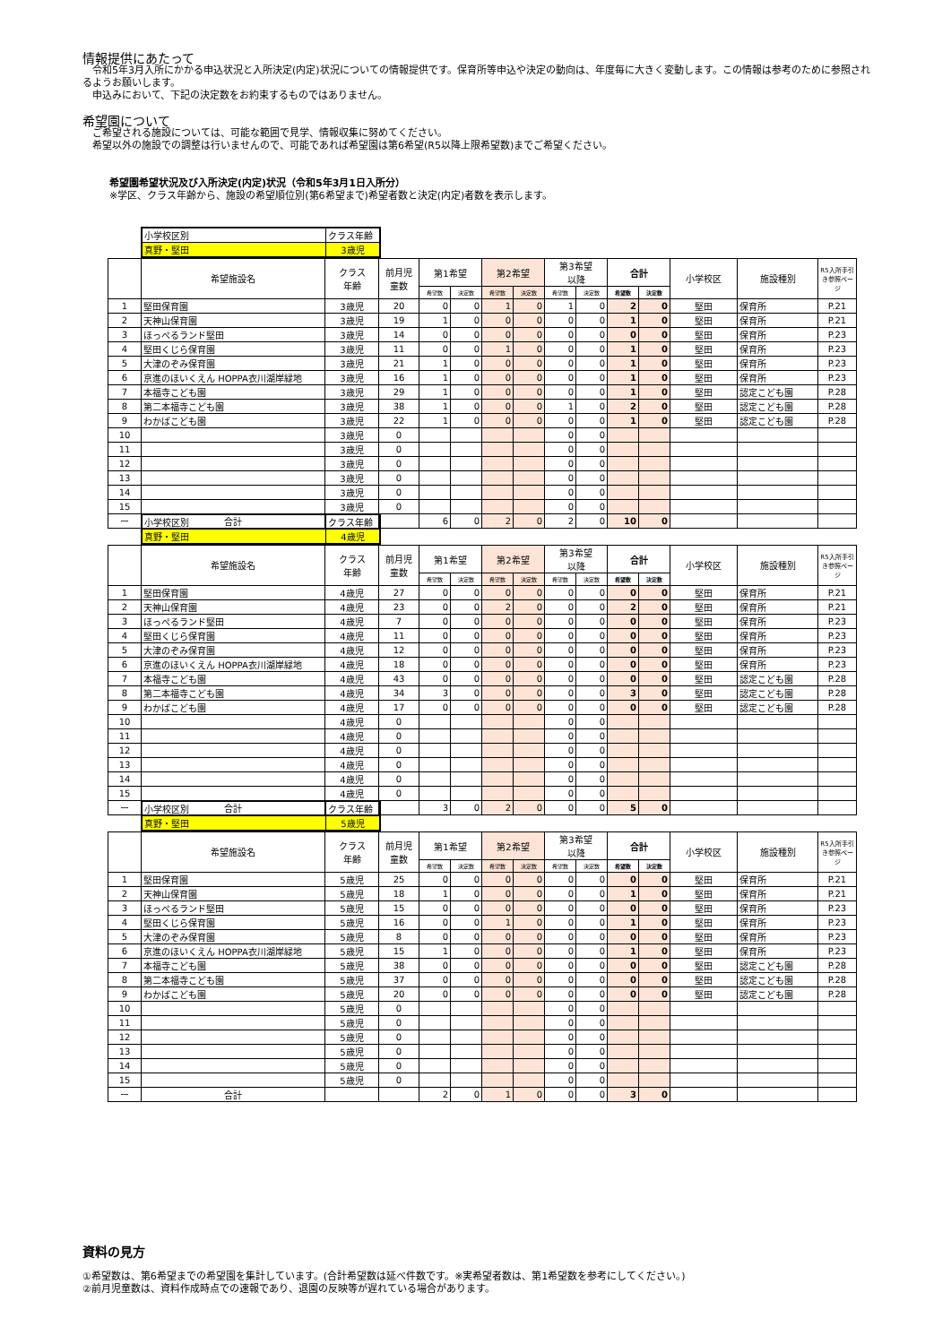情報提供にあたって
　令和5年3月入所にかかる申込状況と入所決定(内定)状況についての情報提供です。保育所等申込や決定の動向は、年度毎に大きく変動します。この情報は参考のために参照されるようお願いします。
　申込みにおいて、下記の決定数をお約束するものではありません。
希望園について
　ご希望される施設については、可能な範囲で見学、情報収集に努めてください。
　希望以外の施設での調整は行いませんので、可能であれば希望園は第6希望(R5以降上限希望数)までご希望ください。
希望園希望状況及び入所決定(内定)状況（令和5年3月1日入所分）
※学区、クラス年齢から、施設の希望順位別(第6希望まで)希望者数と決定(内定)者数を表示します。
| 小学校区別 | クラス年齢 |
| 真野・堅田 | 3歳児 |
| | 希望施設名 | クラス 年齢 | 前月児 童数 | 第1希望 | | 第2希望 | | 第3希望 以降 | | 合計 | | 小学校区 | 施設種別 | R5入所手引き参照ページ |
| --- | --- | --- | --- | --- | --- | --- | --- | --- | --- | --- | --- | --- | --- | --- |
| | | | | 希望数 | 決定数 | 希望数 | 決定数 | 希望数 | 決定数 | 希望数 | 決定数 | | | |
| 1 | 堅田保育園 | 3歳児 | 20 | 0 | 0 | 1 | 0 | 1 | 0 | 2 | 0 | 堅田 | 保育所 | P.21 |
| 2 | 天神山保育園 | 3歳児 | 19 | 1 | 0 | 0 | 0 | 0 | 0 | 1 | 0 | 堅田 | 保育所 | P.21 |
| 3 | ほっぺるランド堅田 | 3歳児 | 14 | 0 | 0 | 0 | 0 | 0 | 0 | 0 | 0 | 堅田 | 保育所 | P.23 |
| 4 | 堅田くじら保育園 | 3歳児 | 11 | 0 | 0 | 1 | 0 | 0 | 0 | 1 | 0 | 堅田 | 保育所 | P.23 |
| 5 | 大津のぞみ保育園 | 3歳児 | 21 | 1 | 0 | 0 | 0 | 0 | 0 | 1 | 0 | 堅田 | 保育所 | P.23 |
| 6 | 京進のほいくえん HOPPA衣川湖岸緑地 | 3歳児 | 16 | 1 | 0 | 0 | 0 | 0 | 0 | 1 | 0 | 堅田 | 保育所 | P.23 |
| 7 | 本福寺こども園 | 3歳児 | 29 | 1 | 0 | 0 | 0 | 0 | 0 | 1 | 0 | 堅田 | 認定こども園 | P.28 |
| 8 | 第二本福寺こども園 | 3歳児 | 38 | 1 | 0 | 0 | 0 | 1 | 0 | 2 | 0 | 堅田 | 認定こども園 | P.28 |
| 9 | わかばこども園 | 3歳児 | 22 | 1 | 0 | 0 | 0 | 0 | 0 | 1 | 0 | 堅田 | 認定こども園 | P.28 |
| 10 | | 3歳児 | 0 | | | | | 0 | 0 | | | | | |
| 11 | | 3歳児 | 0 | | | | | 0 | 0 | | | | | |
| 12 | | 3歳児 | 0 | | | | | 0 | 0 | | | | | |
| 13 | | 3歳児 | 0 | | | | | 0 | 0 | | | | | |
| 14 | | 3歳児 | 0 | | | | | 0 | 0 | | | | | |
| 15 | | 3歳児 | 0 | | | | | 0 | 0 | | | | | |
| ー | 合計 | | | 6 | 0 | 2 | 0 | 2 | 0 | 10 | 0 | | | |
| 小学校区別 | クラス年齢 |
| 真野・堅田 | 4歳児 |
| | 希望施設名 | クラス 年齢 | 前月児 童数 | 第1希望 | | 第2希望 | | 第3希望 以降 | | 合計 | | 小学校区 | 施設種別 | R5入所手引き参照ページ |
| --- | --- | --- | --- | --- | --- | --- | --- | --- | --- | --- | --- | --- | --- | --- |
| | | | | 希望数 | 決定数 | 希望数 | 決定数 | 希望数 | 決定数 | 希望数 | 決定数 | | | |
| 1 | 堅田保育園 | 4歳児 | 27 | 0 | 0 | 0 | 0 | 0 | 0 | 0 | 0 | 堅田 | 保育所 | P.21 |
| 2 | 天神山保育園 | 4歳児 | 23 | 0 | 0 | 2 | 0 | 0 | 0 | 2 | 0 | 堅田 | 保育所 | P.21 |
| 3 | ほっぺるランド堅田 | 4歳児 | 7 | 0 | 0 | 0 | 0 | 0 | 0 | 0 | 0 | 堅田 | 保育所 | P.23 |
| 4 | 堅田くじら保育園 | 4歳児 | 11 | 0 | 0 | 0 | 0 | 0 | 0 | 0 | 0 | 堅田 | 保育所 | P.23 |
| 5 | 大津のぞみ保育園 | 4歳児 | 12 | 0 | 0 | 0 | 0 | 0 | 0 | 0 | 0 | 堅田 | 保育所 | P.23 |
| 6 | 京進のほいくえん HOPPA衣川湖岸緑地 | 4歳児 | 18 | 0 | 0 | 0 | 0 | 0 | 0 | 0 | 0 | 堅田 | 保育所 | P.23 |
| 7 | 本福寺こども園 | 4歳児 | 43 | 0 | 0 | 0 | 0 | 0 | 0 | 0 | 0 | 堅田 | 認定こども園 | P.28 |
| 8 | 第二本福寺こども園 | 4歳児 | 34 | 3 | 0 | 0 | 0 | 0 | 0 | 3 | 0 | 堅田 | 認定こども園 | P.28 |
| 9 | わかばこども園 | 4歳児 | 17 | 0 | 0 | 0 | 0 | 0 | 0 | 0 | 0 | 堅田 | 認定こども園 | P.28 |
| 10 | | 4歳児 | 0 | | | | | 0 | 0 | | | | | |
| 11 | | 4歳児 | 0 | | | | | 0 | 0 | | | | | |
| 12 | | 4歳児 | 0 | | | | | 0 | 0 | | | | | |
| 13 | | 4歳児 | 0 | | | | | 0 | 0 | | | | | |
| 14 | | 4歳児 | 0 | | | | | 0 | 0 | | | | | |
| 15 | | 4歳児 | 0 | | | | | 0 | 0 | | | | | |
| ー | 合計 | | | 3 | 0 | 2 | 0 | 0 | 0 | 5 | 0 | | | |
| 小学校区別 | クラス年齢 |
| 真野・堅田 | 5歳児 |
| | 希望施設名 | クラス 年齢 | 前月児 童数 | 第1希望 | | 第2希望 | | 第3希望 以降 | | 合計 | | 小学校区 | 施設種別 | R5入所手引き参照ページ |
| --- | --- | --- | --- | --- | --- | --- | --- | --- | --- | --- | --- | --- | --- | --- |
| | | | | 希望数 | 決定数 | 希望数 | 決定数 | 希望数 | 決定数 | 希望数 | 決定数 | | | |
| 1 | 堅田保育園 | 5歳児 | 25 | 0 | 0 | 0 | 0 | 0 | 0 | 0 | 0 | 堅田 | 保育所 | P.21 |
| 2 | 天神山保育園 | 5歳児 | 18 | 1 | 0 | 0 | 0 | 0 | 0 | 1 | 0 | 堅田 | 保育所 | P.21 |
| 3 | ほっぺるランド堅田 | 5歳児 | 15 | 0 | 0 | 0 | 0 | 0 | 0 | 0 | 0 | 堅田 | 保育所 | P.23 |
| 4 | 堅田くじら保育園 | 5歳児 | 16 | 0 | 0 | 1 | 0 | 0 | 0 | 1 | 0 | 堅田 | 保育所 | P.23 |
| 5 | 大津のぞみ保育園 | 5歳児 | 8 | 0 | 0 | 0 | 0 | 0 | 0 | 0 | 0 | 堅田 | 保育所 | P.23 |
| 6 | 京進のほいくえん HOPPA衣川湖岸緑地 | 5歳児 | 15 | 1 | 0 | 0 | 0 | 0 | 0 | 1 | 0 | 堅田 | 保育所 | P.23 |
| 7 | 本福寺こども園 | 5歳児 | 38 | 0 | 0 | 0 | 0 | 0 | 0 | 0 | 0 | 堅田 | 認定こども園 | P.28 |
| 8 | 第二本福寺こども園 | 5歳児 | 37 | 0 | 0 | 0 | 0 | 0 | 0 | 0 | 0 | 堅田 | 認定こども園 | P.28 |
| 9 | わかばこども園 | 5歳児 | 20 | 0 | 0 | 0 | 0 | 0 | 0 | 0 | 0 | 堅田 | 認定こども園 | P.28 |
| 10 | | 5歳児 | 0 | | | | | 0 | 0 | | | | | |
| 11 | | 5歳児 | 0 | | | | | 0 | 0 | | | | | |
| 12 | | 5歳児 | 0 | | | | | 0 | 0 | | | | | |
| 13 | | 5歳児 | 0 | | | | | 0 | 0 | | | | | |
| 14 | | 5歳児 | 0 | | | | | 0 | 0 | | | | | |
| 15 | | 5歳児 | 0 | | | | | 0 | 0 | | | | | |
| ー | 合計 | | | 2 | 0 | 1 | 0 | 0 | 0 | 3 | 0 | | | |
資料の見方
①希望数は、第6希望までの希望園を集計しています。(合計希望数は延べ件数です。※実希望者数は、第1希望数を参考にしてください。)
②前月児童数は、資料作成時点での速報であり、退園の反映等が遅れている場合があります。